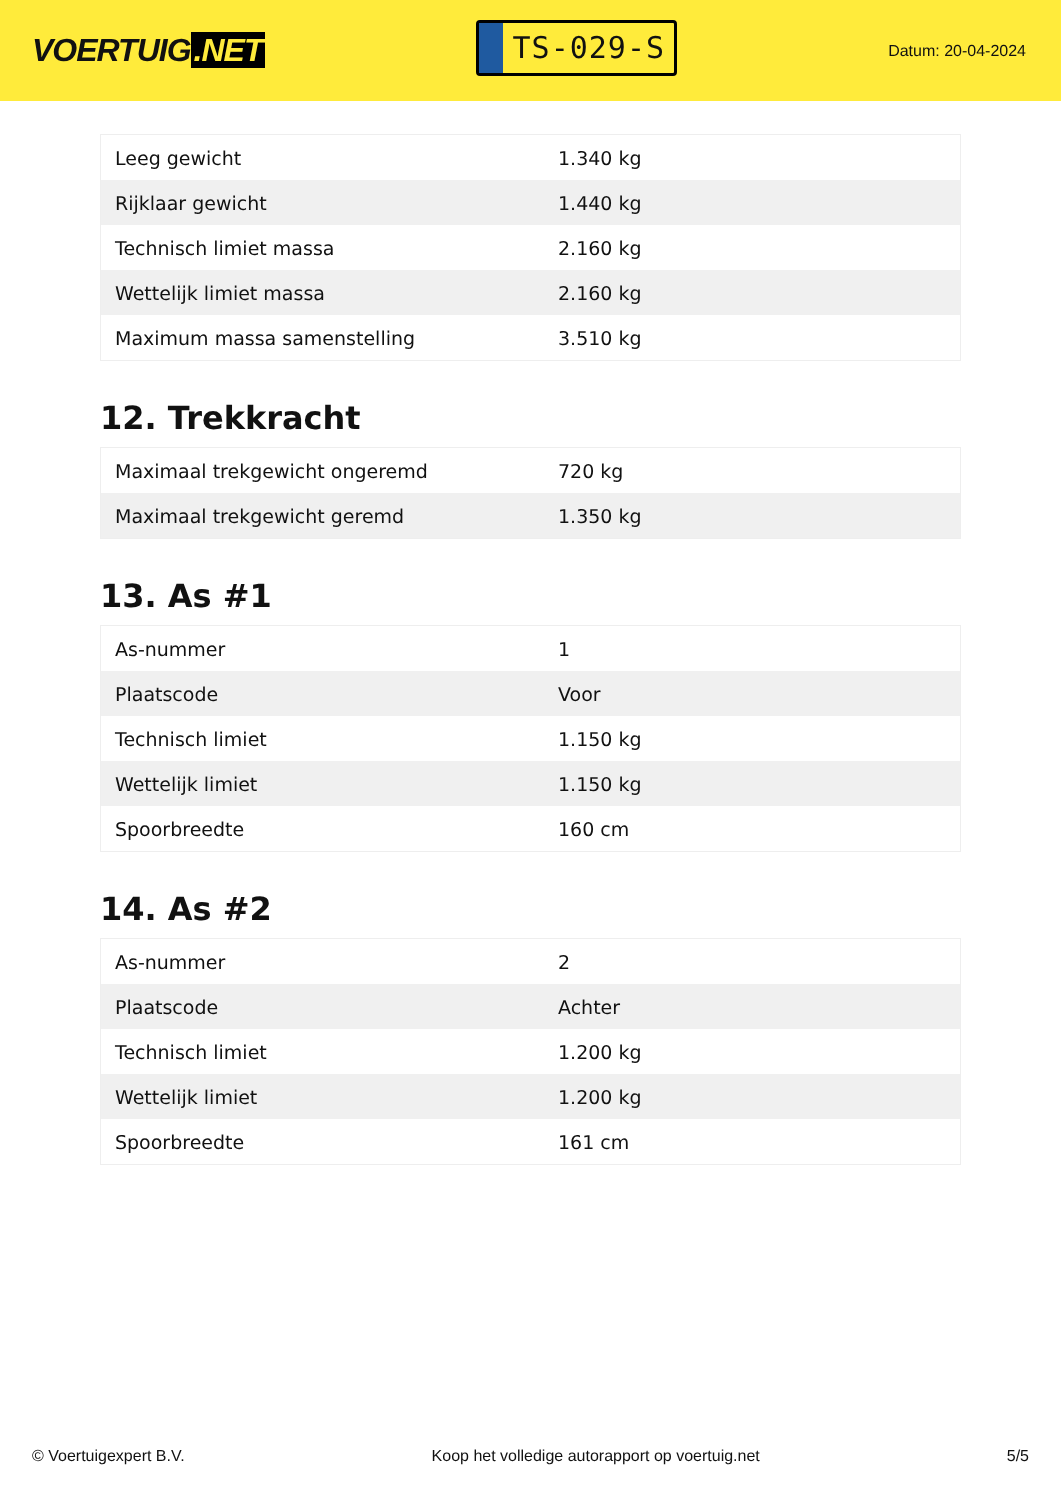VOERTUIG.NET
TS-029-S
Datum: 20-04-2024
| Leeg gewicht | 1.340 kg |
| Rijklaar gewicht | 1.440 kg |
| Technisch limiet massa | 2.160 kg |
| Wettelijk limiet massa | 2.160 kg |
| Maximum massa samenstelling | 3.510 kg |
12. Trekkracht
| Maximaal trekgewicht ongeremd | 720 kg |
| Maximaal trekgewicht geremd | 1.350 kg |
13. As #1
| As-nummer | 1 |
| Plaatscode | Voor |
| Technisch limiet | 1.150 kg |
| Wettelijk limiet | 1.150 kg |
| Spoorbreedte | 160 cm |
14. As #2
| As-nummer | 2 |
| Plaatscode | Achter |
| Technisch limiet | 1.200 kg |
| Wettelijk limiet | 1.200 kg |
| Spoorbreedte | 161 cm |
© Voertuigexpert B.V. Koop het volledige autorapport op voertuig.net 5/5